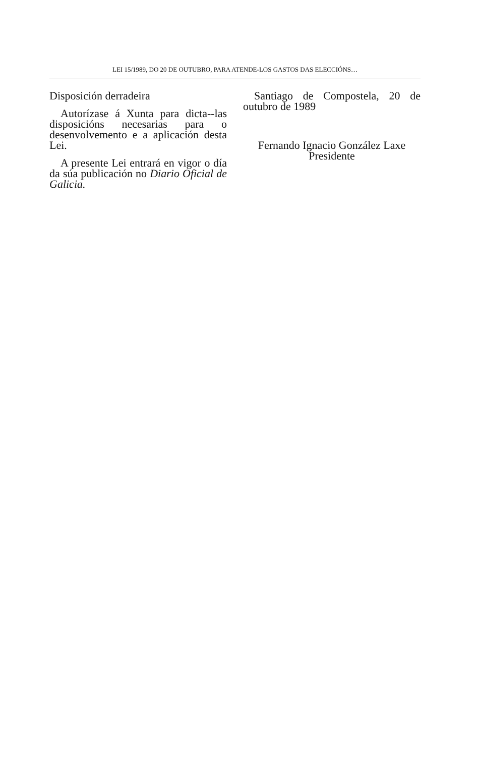LEI 15/1989, DO 20 DE OUTUBRO, PARA ATENDE-LOS GASTOS DAS ELECCIÓNS…
Disposición derradeira
Autorízase á Xunta para dicta--las disposicións necesarias para o desenvolvemento e a aplicación desta Lei.
A presente Lei entrará en vigor o día da súa publicación no Diario Oficial de Galicia.
Santiago de Compostela, 20 de outubro de 1989
Fernando Ignacio González Laxe
Presidente